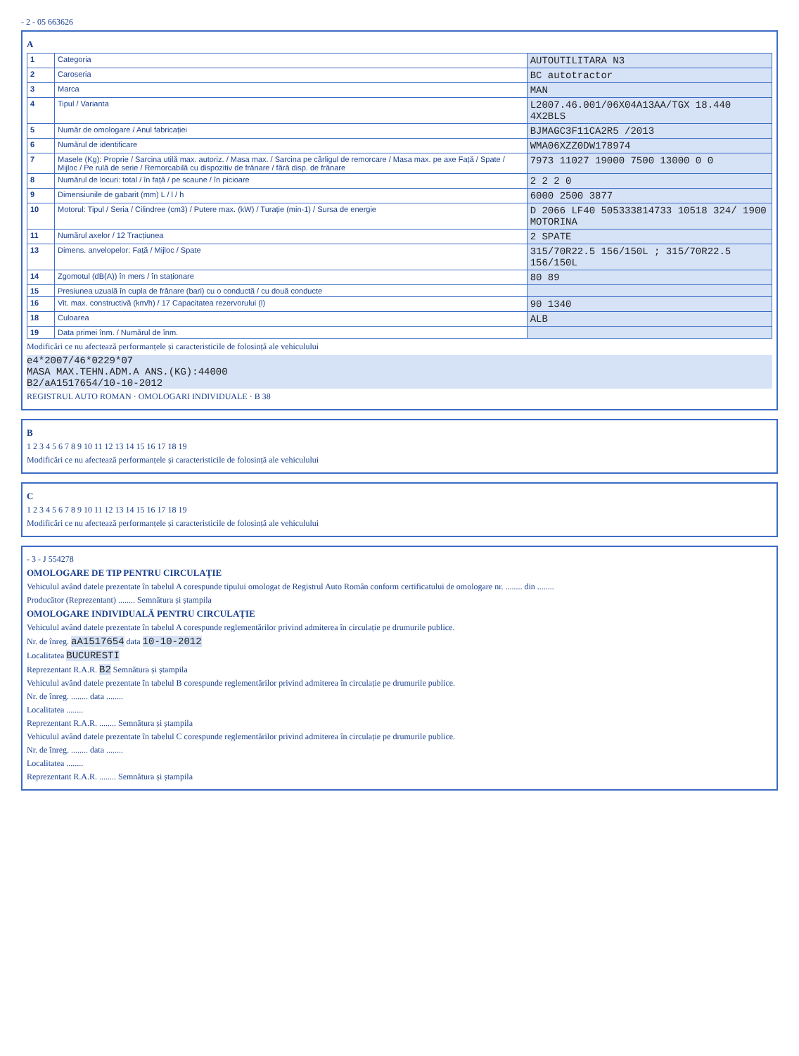- 2 - 05 663626
A
| 1 | Categoria | AUTOUTILITARA N3 |
| 2 | Caroseria | BC autotractor |
| 3 | Marca | MAN |
| 4 | Tipul / Varianta | L2007.46.001/06X04A13AA/TGX 18.440 4X2BLS |
| 5 | Număr de omologare / Anul fabricației | BJMAGC3F11CA2R5 /2013 |
| 6 | Numărul de identificare | WMA06XZZ0DW178974 |
| 7 | Masele (Kg): Proprie / Sarcina utilă max. autoriz. / Masa max. / Sarcina pe cârligul de remorcare / Masa max. pe axe Față / Spate / Mijloc / Pe rulă de serie / Remorcabilă cu dispozitiv de frânare / fără disp. de frânare | 7973 11027 19000 7500 13000 0 0 |
| 8 | Numărul de locuri: total / în față / pe scaune / în picioare | 2 2 2 0 |
| 9 | Dimensiunile de gabarit (mm) L / l / h | 6000 2500 3877 |
| 10 | Motorul: Tipul / Seria / Cilindree (cm3) / Putere max. (kW) / Turație (min-1) / Sursa de energie | D 2066 LF40 505333814733 10518 324/ 1900 MOTORINA |
| 11 | Numărul axelor / 12 Tracțiunea | 2 SPATE |
| 13 | Dimens. anvelopelor: Față / Mijloc / Spate | 315/70R22.5 156/150L ; 315/70R22.5 156/150L |
| 14 | Zgomotul (dB(A)) în mers / în staționare | 80 89 |
| 15 | Presiunea uzuală în cupla de frânare (bari) cu o conductă / cu două conducte | |
| 16 | Vit. max. constructivă (km/h) / 17 Capacitatea rezervorului (l) | 90 1340 |
| 18 | Culoarea | ALB |
| 19 | Data primei înm. / Numărul de înm. | |
Modificări ce nu afectează performanțele și caracteristicile de folosință ale vehiculului
e4*2007/46*0229*07
MASA MAX.TEHN.ADM.A ANS.(KG):44000
B2/aA1517654/10-10-2012
REGISTRUL AUTO ROMAN · OMOLOGARI INDIVIDUALE · B 38
B
1 2 3 4 5 6 7 8 9 10 11 12 13 14 15 16 17 18 19
Modificări ce nu afectează performanțele și caracteristicile de folosință ale vehiculului
C
1 2 3 4 5 6 7 8 9 10 11 12 13 14 15 16 17 18 19
Modificări ce nu afectează performanțele și caracteristicile de folosință ale vehiculului
- 3 - J 554278
OMOLOGARE DE TIP PENTRU CIRCULAȚIE
Vehiculul având datele prezentate în tabelul A corespunde tipului omologat de Registrul Auto Român conform certificatului de omologare nr. ........ din ........
Producător (Reprezentant) ........ Semnătura și ștampila
OMOLOGARE INDIVIDUALĂ PENTRU CIRCULAȚIE
Vehiculul având datele prezentate în tabelul A corespunde reglementărilor privind admiterea în circulație pe drumurile publice.
Nr. de înreg. aA1517654 data 10-10-2012
Localitatea BUCURESTI
Reprezentant R.A.R. B2 Semnătura și ștampila
Vehiculul având datele prezentate în tabelul B corespunde reglementărilor privind admiterea în circulație pe drumurile publice.
Nr. de înreg. ........ data ........
Localitatea ........
Reprezentant R.A.R. ........ Semnătura și ștampila
Vehiculul având datele prezentate în tabelul C corespunde reglementărilor privind admiterea în circulație pe drumurile publice.
Nr. de înreg. ........ data ........
Localitatea ........
Reprezentant R.A.R. ........ Semnătura și ștampila